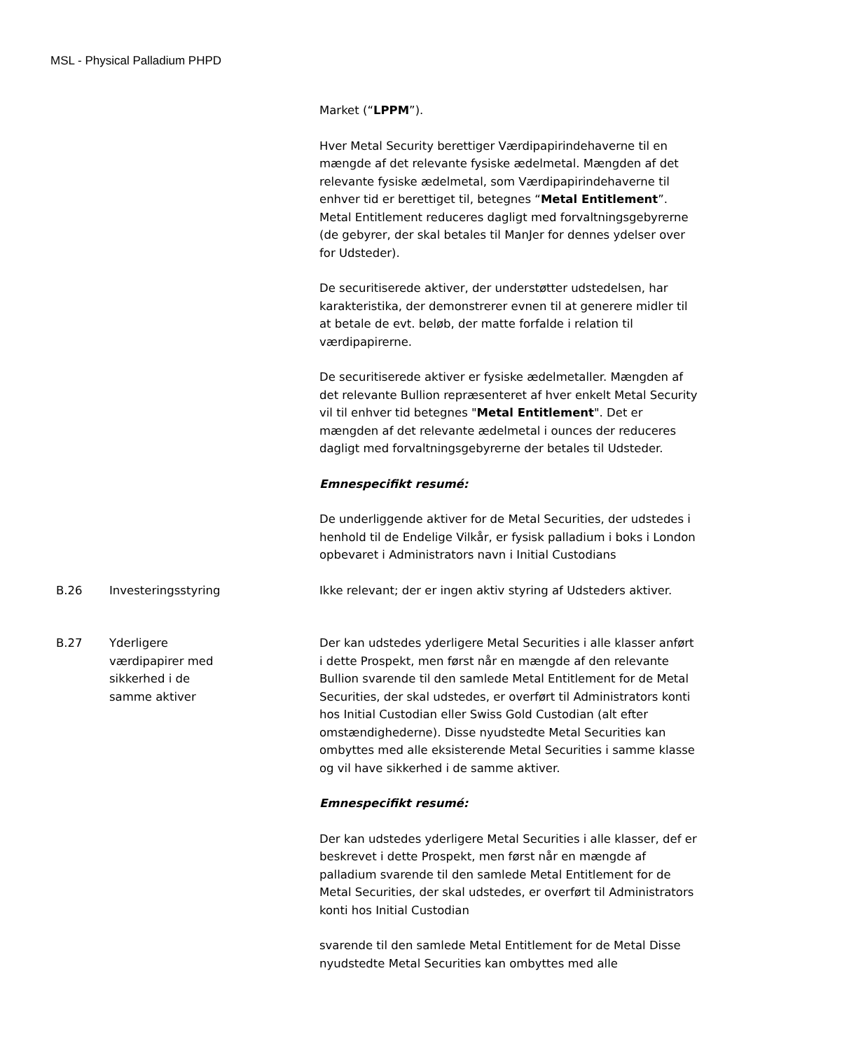MSL - Physical Palladium PHPD
| | | Market (“ LPPM ”). Hver Metal Security berettiger Værdipapirindehaverne til en mængde af det relevante fysiske ædelmetal. Mængden af det relevante fysiske ædelmetal, som Værdipapirindehaverne til enhver tid er berettiget til, betegnes “ Metal Entitlement ”. Metal Entitlement reduceres dagligt med forvaltningsgebyrerne (de gebyrer, der skal betales til ManJer for dennes ydelser over for Udsteder). De securitiserede aktiver, der understøtter udstedelsen, har karakteristika, der demonstrerer evnen til at generere midler til at betale de evt. beløb, der matte forfalde i relation til værdipapirerne. De securitiserede aktiver er fysiske ædelmetaller. Mængden af det relevante Bullion repræsenteret af hver enkelt Metal Security vil til enhver tid betegnes " Metal Entitlement ". Det er mængden af det relevante ædelmetal i ounces der reduceres dagligt med forvaltningsgebyrerne der betales til Udsteder. Emnespecifikt resumé: De underliggende aktiver for de Metal Securities, der udstedes i henhold til de Endelige Vilkår, er fysisk palladium i boks i London opbevaret i Administrators navn i Initial Custodians |
| B.26 | Investeringsstyring | Ikke relevant; der er ingen aktiv styring af Udsteders aktiver. |
| B.27 | Yderligere værdipapirer med sikkerhed i de samme aktiver | Der kan udstedes yderligere Metal Securities i alle klasser anført i dette Prospekt, men først når en mængde af den relevante Bullion svarende til den samlede Metal Entitlement for de Metal Securities, der skal udstedes, er overført til Administrators konti hos Initial Custodian eller Swiss Gold Custodian (alt efter omstændighederne). Disse nyudstedte Metal Securities kan ombyttes med alle eksisterende Metal Securities i samme klasse og vil have sikkerhed i de samme aktiver. Emnespecifikt resumé: Der kan udstedes yderligere Metal Securities i alle klasser, def er beskrevet i dette Prospekt, men først når en mængde af palladium svarende til den samlede Metal Entitlement for de Metal Securities, der skal udstedes, er overført til Administrators konti hos Initial Custodian svarende til den samlede Metal Entitlement for de Metal Disse nyudstedte Metal Securities kan ombyttes med alle |